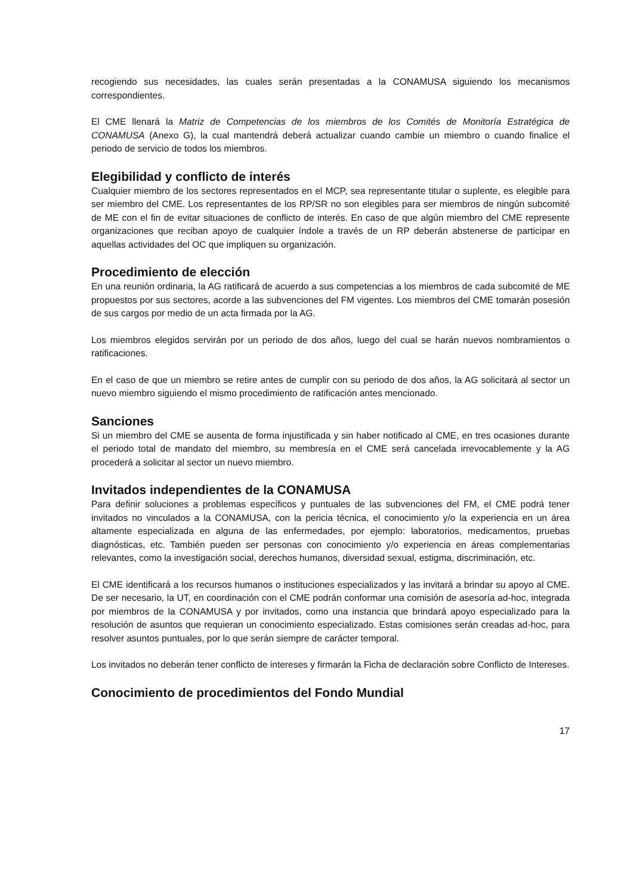recogiendo sus necesidades, las cuales serán presentadas a la CONAMUSA siguiendo los mecanismos correspondientes.
El CME llenará la Matriz de Competencias de los miembros de los Comités de Monitoría Estratégica de CONAMUSA (Anexo G), la cual mantendrá deberá actualizar cuando cambie un miembro o cuando finalice el periodo de servicio de todos los miembros.
Elegibilidad y conflicto de interés
Cualquier miembro de los sectores representados en el MCP, sea representante titular o suplente, es elegible para ser miembro del CME. Los representantes de los RP/SR no son elegibles para ser miembros de ningún subcomité de ME con el fin de evitar situaciones de conflicto de interés. En caso de que algún miembro del CME represente organizaciones que reciban apoyo de cualquier índole a través de un RP deberán abstenerse de participar en aquellas actividades del OC que impliquen su organización.
Procedimiento de elección
En una reunión ordinaria, la AG ratificará de acuerdo a sus competencias a los miembros de cada subcomité de ME propuestos por sus sectores, acorde a las subvenciones del FM vigentes. Los miembros del CME tomarán posesión de sus cargos por medio de un acta firmada por la AG.
Los miembros elegidos servirán por un periodo de dos años, luego del cual se harán nuevos nombramientos o ratificaciones.
En el caso de que un miembro se retire antes de cumplir con su periodo de dos años, la AG solicitará al sector un nuevo miembro siguiendo el mismo procedimiento de ratificación antes mencionado.
Sanciones
Si un miembro del CME se ausenta de forma injustificada y sin haber notificado al CME, en tres ocasiones durante el periodo total de mandato del miembro, su membresía en el CME será cancelada irrevocablemente y la AG procederá a solicitar al sector un nuevo miembro.
Invitados independientes de la CONAMUSA
Para definir soluciones a problemas específicos y puntuales de las subvenciones del FM, el CME podrá tener invitados no vinculados a la CONAMUSA, con la pericia técnica, el conocimiento y/o la experiencia en un área altamente especializada en alguna de las enfermedades, por ejemplo: laboratorios, medicamentos, pruebas diagnósticas, etc. También pueden ser personas con conocimiento y/o experiencia en áreas complementarias relevantes, como la investigación social, derechos humanos, diversidad sexual, estigma, discriminación, etc.
El CME identificará a los recursos humanos o instituciones especializados y las invitará a brindar su apoyo al CME. De ser necesario, la UT, en coordinación con el CME podrán conformar una comisión de asesoría ad-hoc, integrada por miembros de la CONAMUSA y por invitados, como una instancia que brindará apoyo especializado para la resolución de asuntos que requieran un conocimiento especializado. Estas comisiones serán creadas ad-hoc, para resolver asuntos puntuales, por lo que serán siempre de carácter temporal.
Los invitados no deberán tener conflicto de intereses y firmarán la Ficha de declaración sobre Conflicto de Intereses.
Conocimiento de procedimientos del Fondo Mundial
17